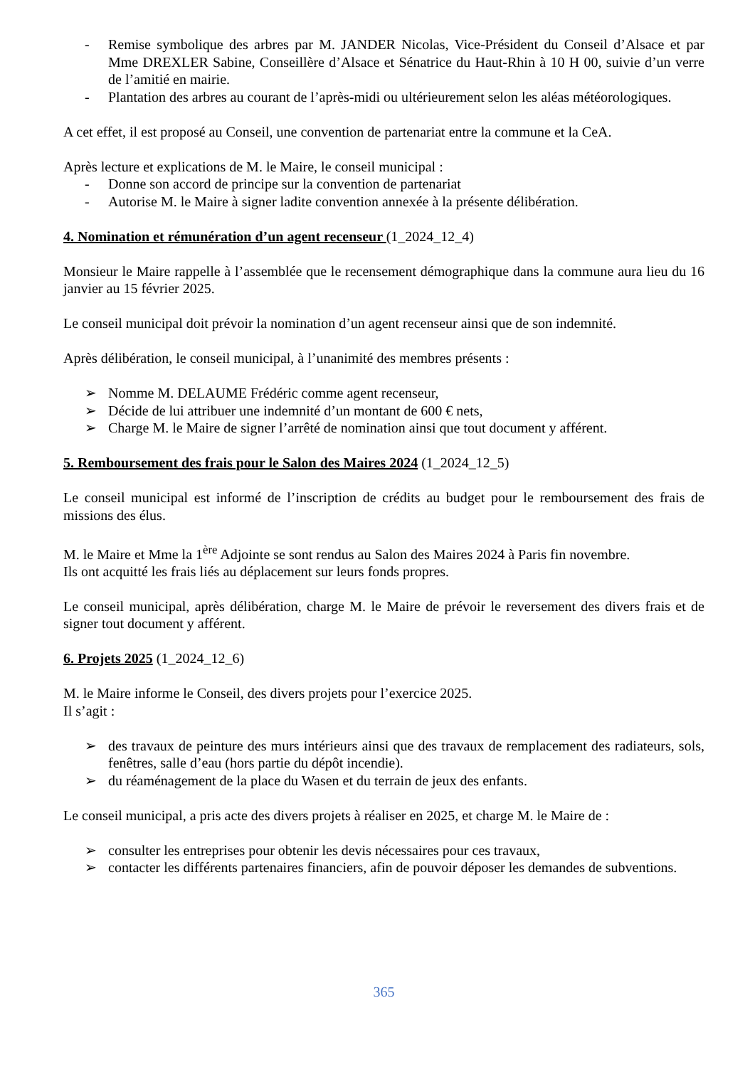- Remise symbolique des arbres par M. JANDER Nicolas, Vice-Président du Conseil d’Alsace et par Mme DREXLER Sabine, Conseillère d’Alsace et Sénatrice du Haut-Rhin à 10 H 00, suivie d’un verre de l’amitié en mairie.
- Plantation des arbres au courant de l’après-midi ou ultérieurement selon les aléas météorologiques.
A cet effet, il est proposé au Conseil, une convention de partenariat entre la commune et la CeA.
Après lecture et explications de M. le Maire, le conseil municipal :
- Donne son accord de principe sur la convention de partenariat
- Autorise M. le Maire à signer ladite convention annexée à la présente délibération.
4. Nomination et rémunération d’un agent recenseur (1_2024_12_4)
Monsieur le Maire rappelle à l’assemblée que le recensement démographique dans la commune aura lieu du 16 janvier au 15 février 2025.
Le conseil municipal doit prévoir la nomination d’un agent recenseur ainsi que de son indemnité.
Après délibération, le conseil municipal, à l’unanimité des membres présents :
➢ Nomme M. DELAUME Frédéric comme agent recenseur,
➢ Décide de lui attribuer une indemnité d’un montant de 600 € nets,
➢ Charge M. le Maire de signer l’arrêté de nomination ainsi que tout document y afférent.
5. Remboursement des frais pour le Salon des Maires 2024 (1_2024_12_5)
Le conseil municipal est informé de l’inscription de crédits au budget pour le remboursement des frais de missions des élus.
M. le Maire et Mme la 1<sup>ère</sup> Adjointe se sont rendus au Salon des Maires 2024 à Paris fin novembre.
Ils ont acquitté les frais liés au déplacement sur leurs fonds propres.
Le conseil municipal, après délibération, charge M. le Maire de prévoir le reversement des divers frais et de signer tout document y afférent.
6. Projets 2025 (1_2024_12_6)
M. le Maire informe le Conseil, des divers projets pour l’exercice 2025.
Il s’agit :
➢ des travaux de peinture des murs intérieurs ainsi que des travaux de remplacement des radiateurs, sols, fenêtres, salle d’eau (hors partie du dépôt incendie).
➢ du réaménagement de la place du Wasen et du terrain de jeux des enfants.
Le conseil municipal, a pris acte des divers projets à réaliser en 2025, et charge M. le Maire de :
➢ consulter les entreprises pour obtenir les devis nécessaires pour ces travaux,
➢ contacter les différents partenaires financiers, afin de pouvoir déposer les demandes de subventions.
365